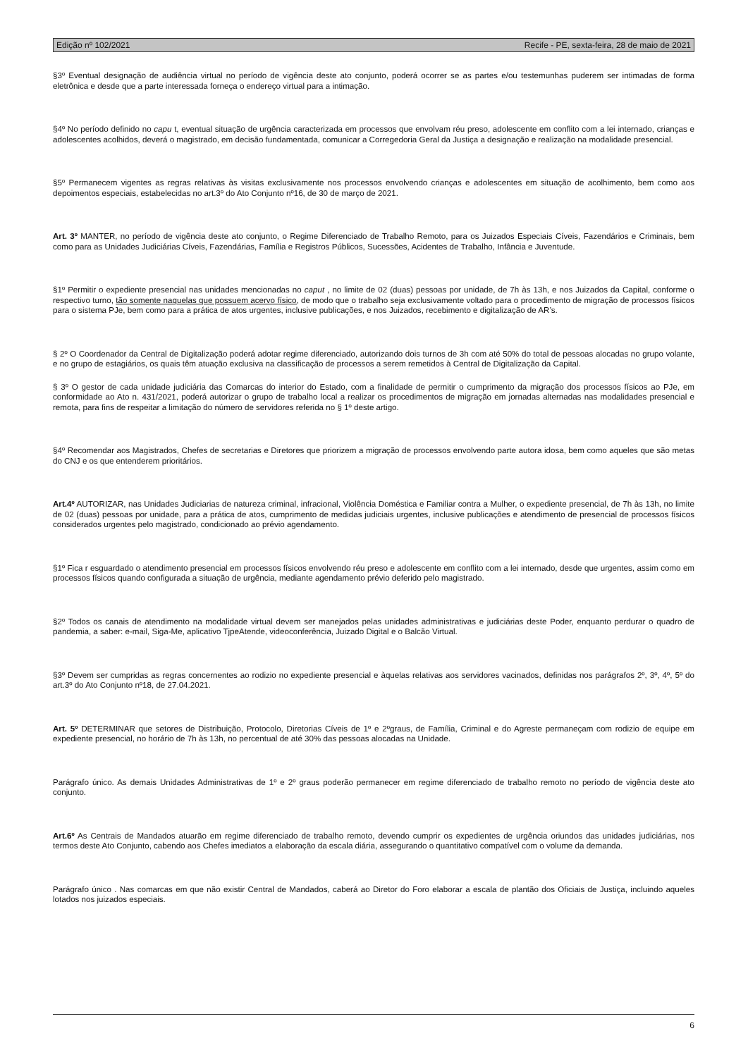Edição nº 102/2021 Recife - PE, sexta-feira, 28 de maio de 2021
§3º Eventual designação de audiência virtual no período de vigência deste ato conjunto, poderá ocorrer se as partes e/ou testemunhas puderem ser intimadas de forma eletrônica e desde que a parte interessada forneça o endereço virtual para a intimação.
§4º No período definido no capu t, eventual situação de urgência caracterizada em processos que envolvam réu preso, adolescente em conflito com a lei internado, crianças e adolescentes acolhidos, deverá o magistrado, em decisão fundamentada, comunicar a Corregedoria Geral da Justiça a designação e realização na modalidade presencial.
§5º Permanecem vigentes as regras relativas às visitas exclusivamente nos processos envolvendo crianças e adolescentes em situação de acolhimento, bem como aos depoimentos especiais, estabelecidas no art.3º do Ato Conjunto nº16, de 30 de março de 2021.
Art. 3º MANTER, no período de vigência deste ato conjunto, o Regime Diferenciado de Trabalho Remoto, para os Juizados Especiais Cíveis, Fazendários e Criminais, bem como para as Unidades Judiciárias Cíveis, Fazendárias, Família e Registros Públicos, Sucessões, Acidentes de Trabalho, Infância e Juventude.
§1º Permitir o expediente presencial nas unidades mencionadas no caput , no limite de 02 (duas) pessoas por unidade, de 7h às 13h, e nos Juizados da Capital, conforme o respectivo turno, tão somente naquelas que possuem acervo físico, de modo que o trabalho seja exclusivamente voltado para o procedimento de migração de processos físicos para o sistema PJe, bem como para a prática de atos urgentes, inclusive publicações, e nos Juizados, recebimento e digitalização de AR’s.
§ 2º O Coordenador da Central de Digitalização poderá adotar regime diferenciado, autorizando dois turnos de 3h com até 50% do total de pessoas alocadas no grupo volante, e no grupo de estagiários, os quais têm atuação exclusiva na classificação de processos a serem remetidos à Central de Digitalização da Capital.
§ 3º O gestor de cada unidade judiciária das Comarcas do interior do Estado, com a finalidade de permitir o cumprimento da migração dos processos físicos ao PJe, em conformidade ao Ato n. 431/2021, poderá autorizar o grupo de trabalho local a realizar os procedimentos de migração em jornadas alternadas nas modalidades presencial e remota, para fins de respeitar a limitação do número de servidores referida no § 1º deste artigo.
§4º Recomendar aos Magistrados, Chefes de secretarias e Diretores que priorizem a migração de processos envolvendo parte autora idosa, bem como aqueles que são metas do CNJ e os que entenderem prioritários.
Art.4º AUTORIZAR, nas Unidades Judiciarias de natureza criminal, infracional, Violência Doméstica e Familiar contra a Mulher, o expediente presencial, de 7h às 13h, no limite de 02 (duas) pessoas por unidade, para a prática de atos, cumprimento de medidas judiciais urgentes, inclusive publicações e atendimento de presencial de processos físicos considerados urgentes pelo magistrado, condicionado ao prévio agendamento.
§1º Fica r esguardado o atendimento presencial em processos físicos envolvendo réu preso e adolescente em conflito com a lei internado, desde que urgentes, assim como em processos físicos quando configurada a situação de urgência, mediante agendamento prévio deferido pelo magistrado.
§2º Todos os canais de atendimento na modalidade virtual devem ser manejados pelas unidades administrativas e judiciárias deste Poder, enquanto perdurar o quadro de pandemia, a saber: e-mail, Siga-Me, aplicativo TjpeAtende, videoconferência, Juizado Digital e o Balcão Virtual.
§3º Devem ser cumpridas as regras concernentes ao rodizio no expediente presencial e àquelas relativas aos servidores vacinados, definidas nos parágrafos 2º, 3º, 4º, 5º do art.3º do Ato Conjunto nº18, de 27.04.2021.
Art. 5º DETERMINAR que setores de Distribuição, Protocolo, Diretorias Cíveis de 1º e 2ºgraus, de Família, Criminal e do Agreste permaneçam com rodizio de equipe em expediente presencial, no horário de 7h às 13h, no percentual de até 30% das pessoas alocadas na Unidade.
Parágrafo único. As demais Unidades Administrativas de 1º e 2º graus poderão permanecer em regime diferenciado de trabalho remoto no período de vigência deste ato conjunto.
Art.6º As Centrais de Mandados atuarão em regime diferenciado de trabalho remoto, devendo cumprir os expedientes de urgência oriundos das unidades judiciárias, nos termos deste Ato Conjunto, cabendo aos Chefes imediatos a elaboração da escala diária, assegurando o quantitativo compatível com o volume da demanda.
Parágrafo único . Nas comarcas em que não existir Central de Mandados, caberá ao Diretor do Foro elaborar a escala de plantão dos Oficiais de Justiça, incluindo aqueles lotados nos juizados especiais.
6